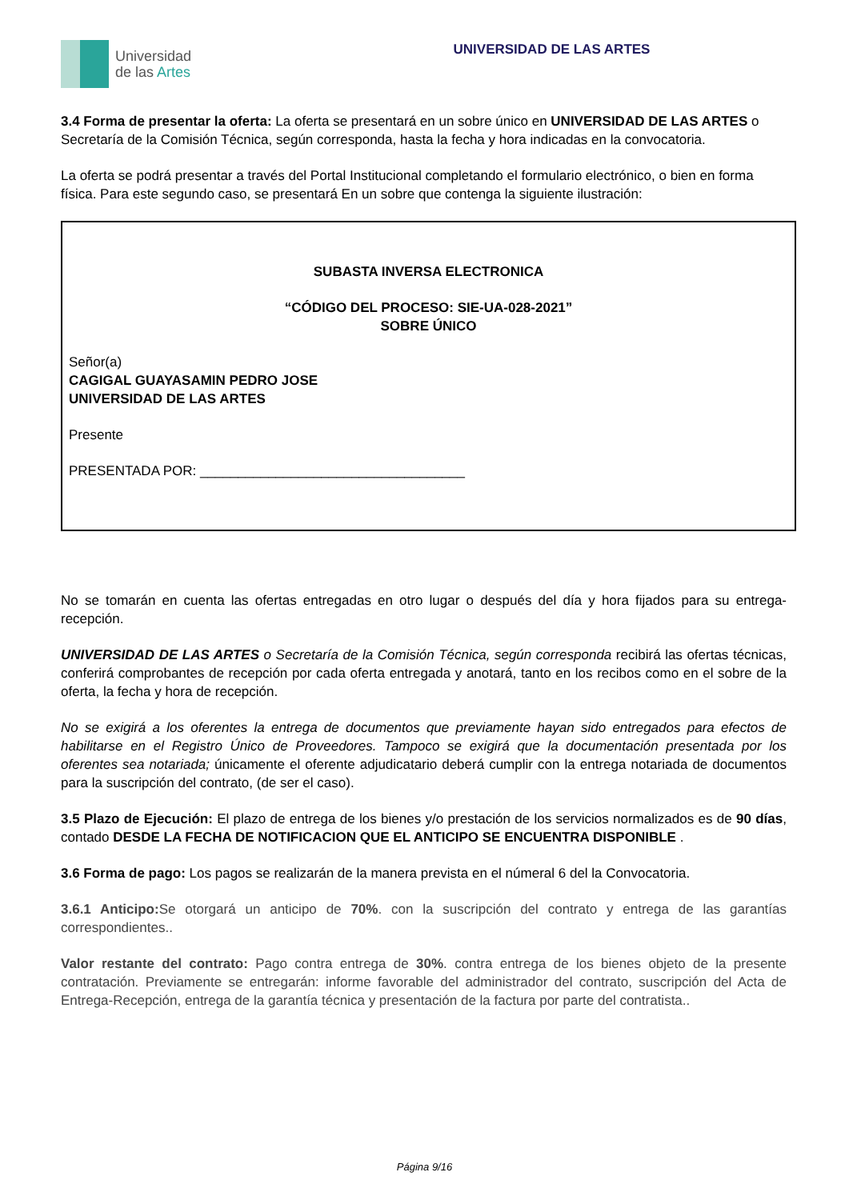Universidad
de las Artes
UNIVERSIDAD DE LAS ARTES
3.4 Forma de presentar la oferta: La oferta se presentará en un sobre único en UNIVERSIDAD DE LAS ARTES o Secretaría de la Comisión Técnica, según corresponda, hasta la fecha y hora indicadas en la convocatoria.
La oferta se podrá presentar a través del Portal Institucional completando el formulario electrónico, o bien en forma física. Para este segundo caso, se presentará En un sobre que contenga la siguiente ilustración:
SUBASTA INVERSA ELECTRONICA
“CÓDIGO DEL PROCESO: SIE-UA-028-2021”
SOBRE ÚNICO
Señor(a)
CAGIGAL GUAYASAMIN PEDRO JOSE
UNIVERSIDAD DE LAS ARTES
Presente
PRESENTADA POR: ___________________________________
No se tomarán en cuenta las ofertas entregadas en otro lugar o después del día y hora fijados para su entrega-recepción.
UNIVERSIDAD DE LAS ARTES o Secretaría de la Comisión Técnica, según corresponda recibirá las ofertas técnicas, conferirá comprobantes de recepción por cada oferta entregada y anotará, tanto en los recibos como en el sobre de la oferta, la fecha y hora de recepción.
No se exigirá a los oferentes la entrega de documentos que previamente hayan sido entregados para efectos de habilitarse en el Registro Único de Proveedores. Tampoco se exigirá que la documentación presentada por los oferentes sea notariada; únicamente el oferente adjudicatario deberá cumplir con la entrega notariada de documentos para la suscripción del contrato, (de ser el caso).
3.5 Plazo de Ejecución: El plazo de entrega de los bienes y/o prestación de los servicios normalizados es de 90 días, contado DESDE LA FECHA DE NOTIFICACION QUE EL ANTICIPO SE ENCUENTRA DISPONIBLE .
3.6 Forma de pago: Los pagos se realizarán de la manera prevista en el númeral 6 del la Convocatoria.
3.6.1 Anticipo: Se otorgará un anticipo de 70%. con la suscripción del contrato y entrega de las garantías correspondientes..
Valor restante del contrato: Pago contra entrega de 30%. contra entrega de los bienes objeto de la presente contratación. Previamente se entregarán: informe favorable del administrador del contrato, suscripción del Acta de Entrega-Recepción, entrega de la garantía técnica y presentación de la factura por parte del contratista..
Página 9/16